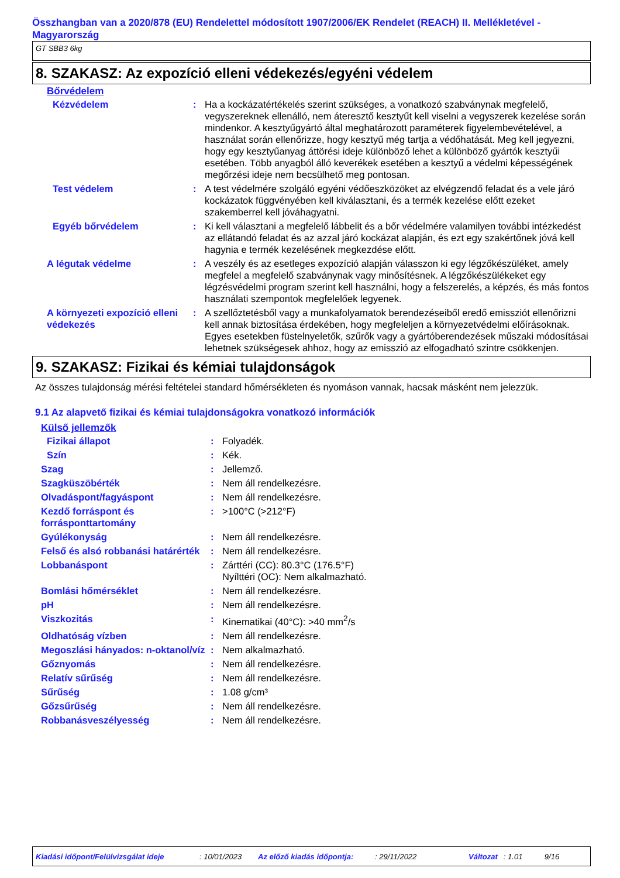Összhangban van a 2020/878 (EU) Rendelettel módosított 1907/2006/EK Rendelet (REACH) II. Mellékletével - Magyarország
GT SBB3 6kg
8. SZAKASZ: Az expozíció elleni védekezés/egyéni védelem
Bőrvédelem
| Kézvédelem | : | Ha a kockázatértékelés szerint szükséges, a vonatkozó szabványnak megfelelő, vegyszereknek ellenálló, nem áteresztő kesztyűt kell viselni a vegyszerek kezelése során mindenkor. A kesztyűgyártó által meghatározott paraméterek figyelembevételével, a használat során ellenőrizze, hogy kesztyű még tartja a védőhatását. Meg kell jegyezni, hogy egy kesztyűanyag áttörési ideje különböző lehet a különböző gyártók kesztyűi esetében. Több anyagból álló keverékek esetében a kesztyű a védelmi képességének megőrzési ideje nem becsülhető meg pontosan. |
| Test védelem | : | A test védelmére szolgáló egyéni védőeszközöket az elvégzendő feladat és a vele járó kockázatok függvényében kell kiválasztani, és a termék kezelése előtt ezeket szakemberrel kell jóváhagyatni. |
| Egyéb bőrvédelem | : | Ki kell választani a megfelelő lábbelit és a bőr védelmére valamilyen további intézkedést az ellátandó feladat és az azzal járó kockázat alapján, és ezt egy szakértőnek jóvá kell hagynia e termék kezelésének megkezdése előtt. |
| A légutak védelme | : | A veszély és az esetleges expozíció alapján válasszon ki egy légzőkészüléket, amely megfelel a megfelelő szabványnak vagy minősítésnek. A légzőkészülékeket egy légzésvédelmi program szerint kell használni, hogy a felszerelés, a képzés, és más fontos használati szempontok megfelelőek legyenek. |
| A környezeti expozíció elleni védekezés | : | A szellőztetésből vagy a munkafolyamatok berendezéseiből eredő emissziót ellenőrizni kell annak biztosítása érdekében, hogy megfeleljen a környezetvédelmi előírásoknak. Egyes esetekben füstelnyeletők, szűrők vagy a gyártóberendezések műszaki módosításai lehetnek szükségesek ahhoz, hogy az emisszió az elfogadható szintre csökkenjen. |
9. SZAKASZ: Fizikai és kémiai tulajdonságok
Az összes tulajdonság mérési feltételei standard hőmérsékleten és nyomáson vannak, hacsak másként nem jelezzük.
9.1 Az alapvető fizikai és kémiai tulajdonságokra vonatkozó információk
Külső jellemzők
| Fizikai állapot | : | Folyadék. |
| Szín | : | Kék. |
| Szag | : | Jellemző. |
| Szagküszöbérték | : | Nem áll rendelkezésre. |
| Olvadáspont/fagyáspont | : | Nem áll rendelkezésre. |
| Kezdő forráspont és forrásponttartomány | : | >100°C (>212°F) |
| Gyúlékonyság | : | Nem áll rendelkezésre. |
| Felső és alsó robbanási határérték | : | Nem áll rendelkezésre. |
| Lobbanáspont | : | Zárttéri (CC): 80.3°C (176.5°F) Nyílttéri (OC): Nem alkalmazható. |
| Bomlási hőmérséklet | : | Nem áll rendelkezésre. |
| pH | : | Nem áll rendelkezésre. |
| Viszkozitás | : | Kinematikai (40°C): >40 mm<sup>2</sup>/s |
| Oldhatóság vízben | : | Nem áll rendelkezésre. |
| Megoszlási hányados: n-oktanol/víz | : | Nem alkalmazható. |
| Gőznyomás | : | Nem áll rendelkezésre. |
| Relatív sűrűség | : | Nem áll rendelkezésre. |
| Sűrűség | : | 1.08 g/cm³ |
| Gőzsűrűség | : | Nem áll rendelkezésre. |
| Robbanásveszélyesség | : | Nem áll rendelkezésre. |
Kiadási időpont/Felülvizsgálat ideje: 10/01/2023 Az előző kiadás időpontja:: 29/11/2022 Változat: 1.01 9/16